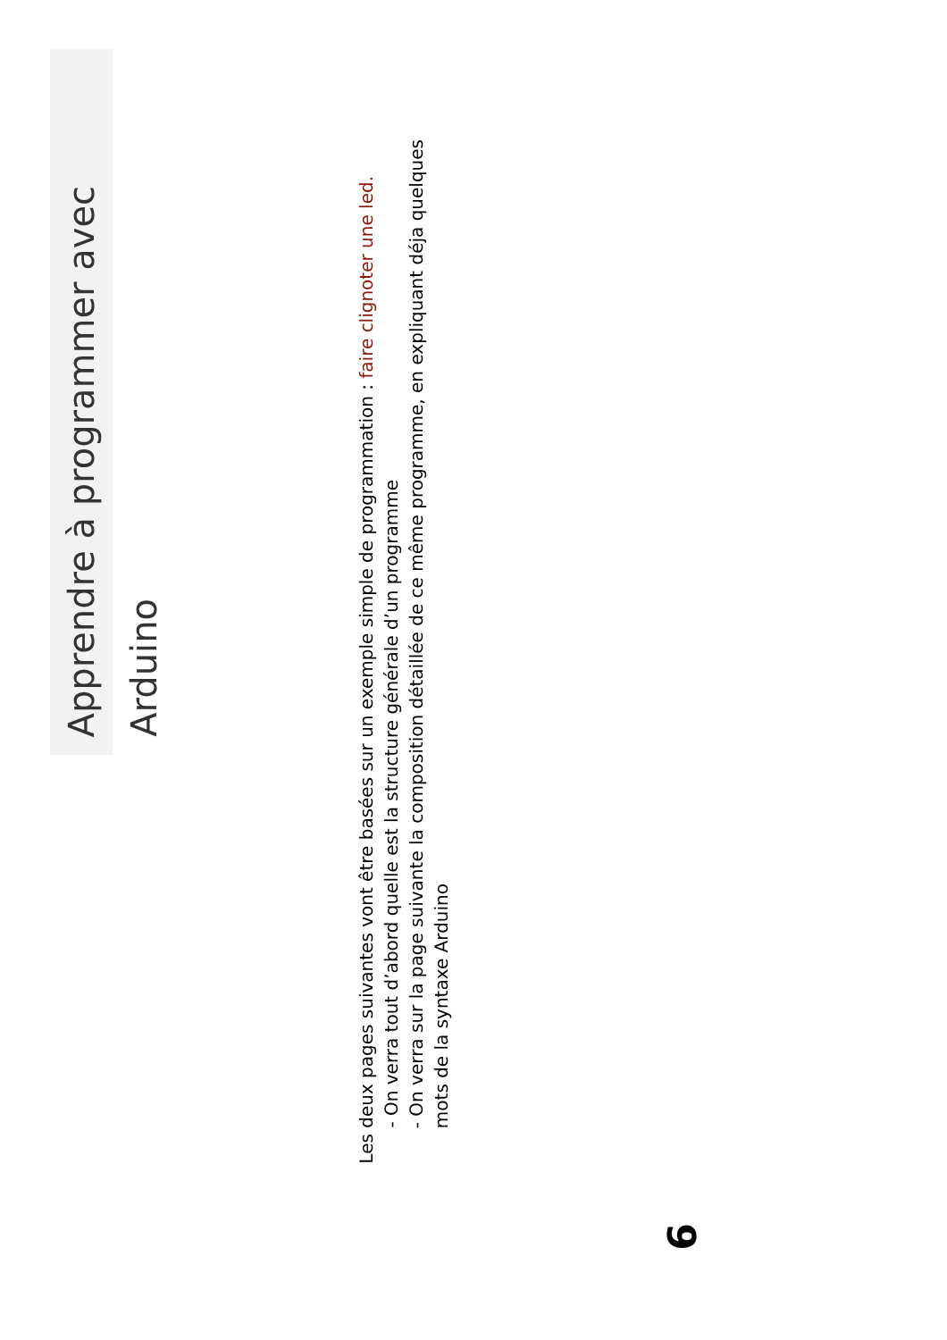Apprendre à programmer avec Arduino
Les deux pages suivantes vont être basées sur un exemple simple de programmation : faire clignoter une led.
- On verra tout d’abord quelle est la structure générale d’un programme
- On verra sur la page suivante la composition détaillée de ce même programme, en expliquant déja quelques mots de la syntaxe Arduino
6